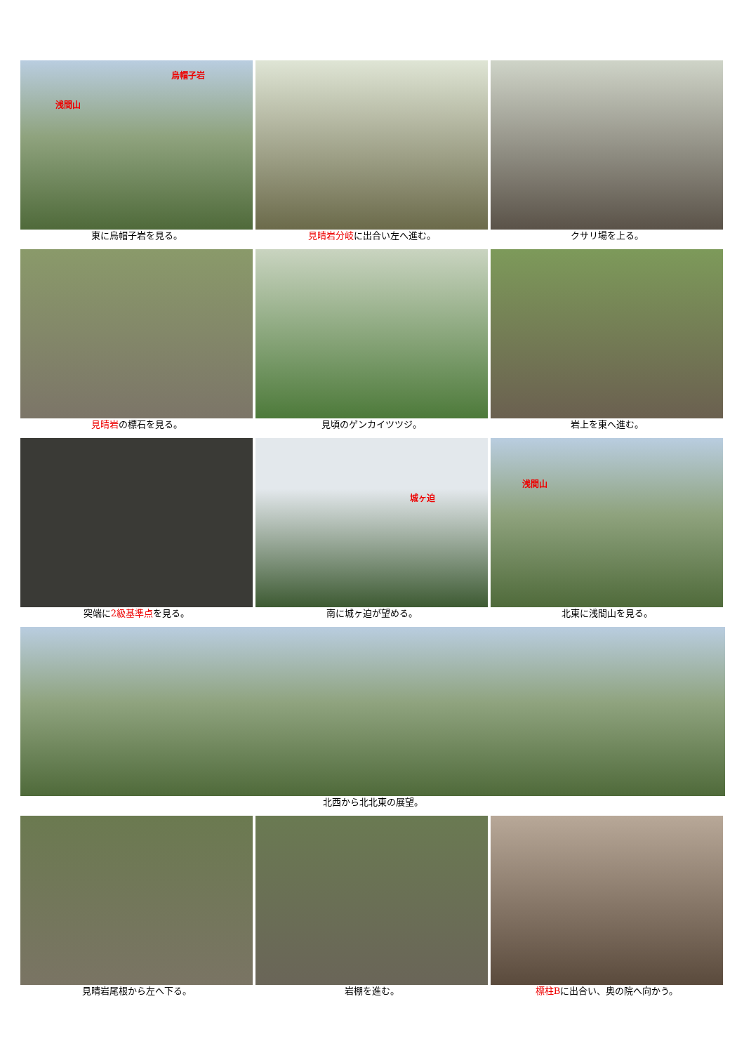烏帽子岩
浅間山
東に烏帽子岩を見る。
見晴岩分岐に出合い左へ進む。 クサリ場を上る。
見晴岩の標石を見る。 見頃のゲンカイツツジ。 岩上を東へ進む。
突端に2級基準点を見る。
城ヶ迫
南に城ヶ迫が望める。
浅間山
北東に浅間山を見る。
北西から北北東の展望。
見晴岩尾根から左へ下る。 岩棚を進む。 標柱Bに出合い、奥の院へ向かう。